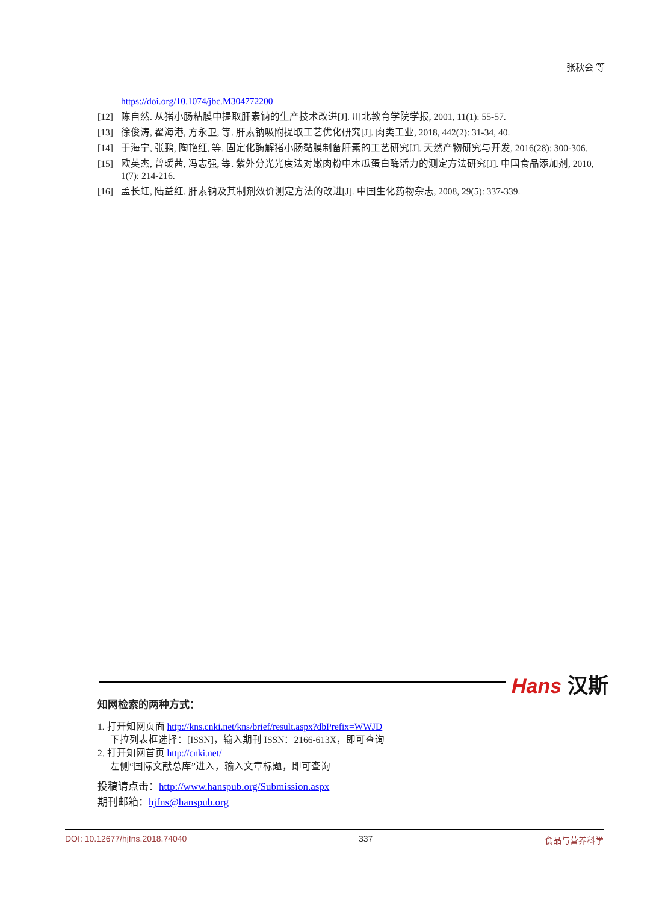张秋会 等
https://doi.org/10.1074/jbc.M304772200
[12] 陈自然. 从猪小肠粘膜中提取肝素钠的生产技术改进[J]. 川北教育学院学报, 2001, 11(1): 55-57.
[13] 徐俊涛, 翟海港, 方永卫, 等. 肝素钠吸附提取工艺优化研究[J]. 肉类工业, 2018, 442(2): 31-34, 40.
[14] 于海宁, 张鹏, 陶艳红, 等. 固定化酶解猪小肠黏膜制备肝素的工艺研究[J]. 天然产物研究与开发, 2016(28): 300-306.
[15] 欧英杰, 曾暖茜, 冯志强, 等. 紫外分光光度法对嫩肉粉中木瓜蛋白酶活力的测定方法研究[J]. 中国食品添加剂, 2010, 1(7): 214-216.
[16] 孟长虹, 陆益红. 肝素钠及其制剂效价测定方法的改进[J]. 中国生化药物杂志, 2008, 29(5): 337-339.
Hans 汉斯
知网检索的两种方式：
1. 打开知网页面 http://kns.cnki.net/kns/brief/result.aspx?dbPrefix=WWJD
下拉列表框选择：[ISSN]，输入期刊 ISSN：2166-613X，即可查询
2. 打开知网首页 http://cnki.net/
左侧“国际文献总库”进入，输入文章标题，即可查询
投稿请点击：http://www.hanspub.org/Submission.aspx
期刊邮箱：hjfns@hanspub.org
DOI: 10.12677/hjfns.2018.74040 337 食品与营养科学